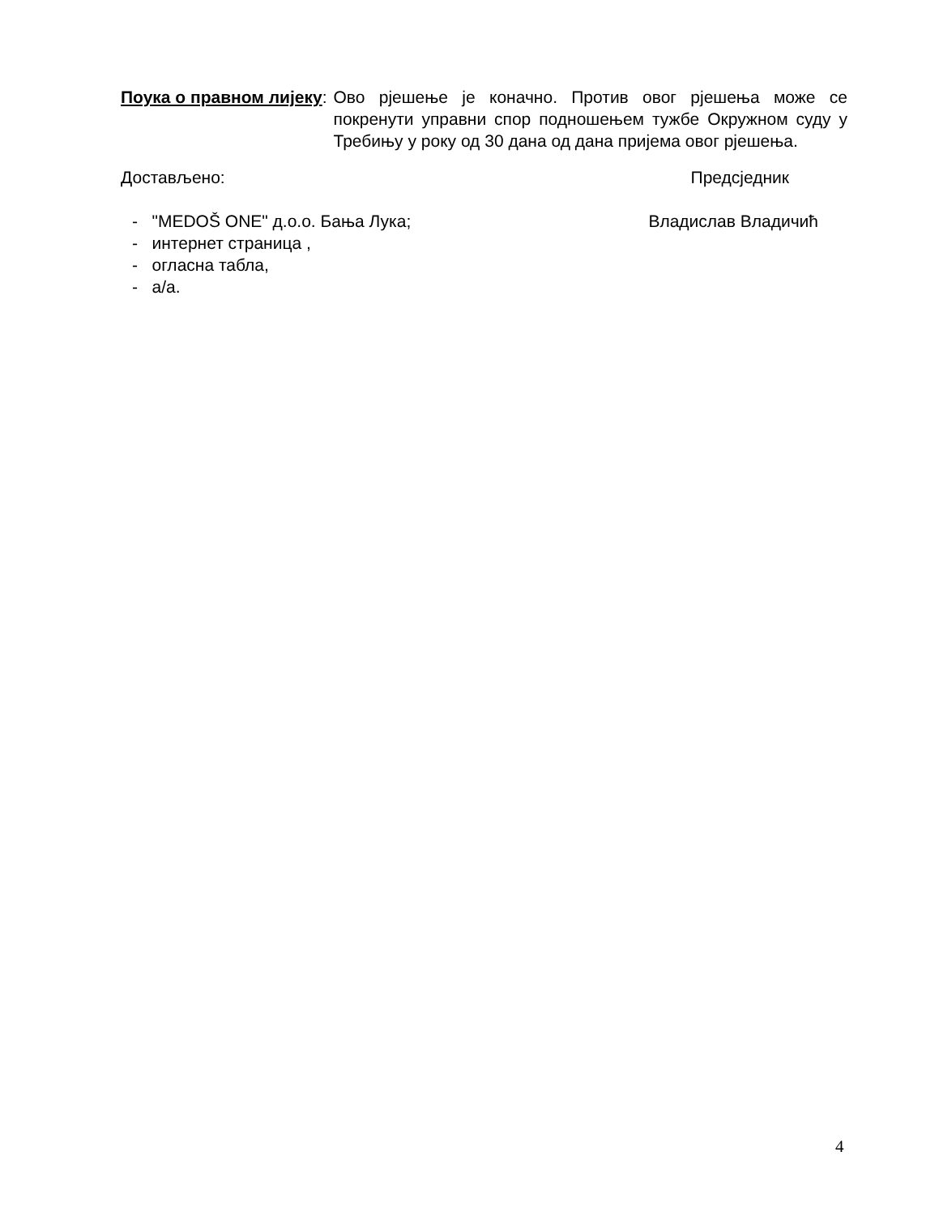Поука о правном лијеку: Ово рјешење је коначно. Против овог рјешења може се покренути управни спор подношењем тужбе Окружном суду у Требињу у року од 30 дана од дана пријема овог рјешења.
Достављено: Предсједник
- "MEDOŠ ONE" д.о.о. Бања Лука;
- интернет страница ,
- огласна табла,
- а/а.
Владислав Владичић
4